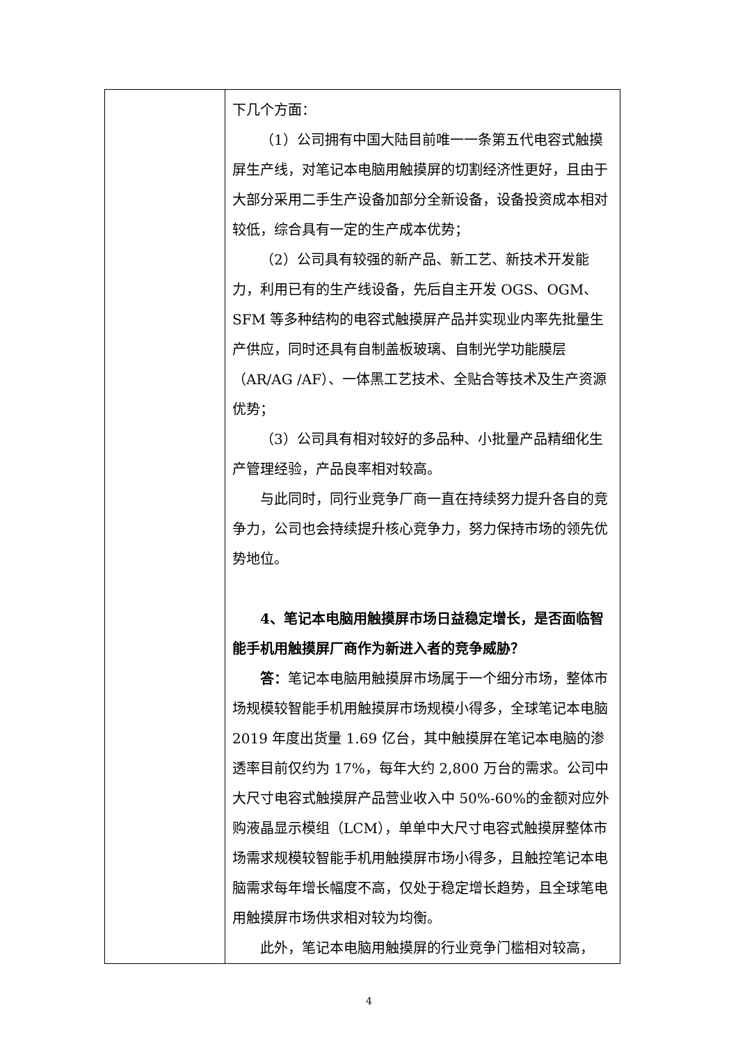| | 下几个方面： （1）公司拥有中国大陆目前唯一一条第五代电容式触摸屏生产线，对笔记本电脑用触摸屏的切割经济性更好，且由于大部分采用二手生产设备加部分全新设备，设备投资成本相对较低，综合具有一定的生产成本优势； （2）公司具有较强的新产品、新工艺、新技术开发能力，利用已有的生产线设备，先后自主开发 OGS、OGM、SFM 等多种结构的电容式触摸屏产品并实现业内率先批量生产供应，同时还具有自制盖板玻璃、自制光学功能膜层（AR/AG /AF）、一体黑工艺技术、全贴合等技术及生产资源优势； （3）公司具有相对较好的多品种、小批量产品精细化生产管理经验，产品良率相对较高。 与此同时，同行业竞争厂商一直在持续努力提升各自的竞争力，公司也会持续提升核心竞争力，努力保持市场的领先优势地位。 4、笔记本电脑用触摸屏市场日益稳定增长，是否面临智能手机用触摸屏厂商作为新进入者的竞争威胁？ 答： 笔记本电脑用触摸屏市场属于一个细分市场，整体市场规模较智能手机用触摸屏市场规模小得多，全球笔记本电脑 2019 年度出货量 1.69 亿台，其中触摸屏在笔记本电脑的渗透率目前仅约为 17%，每年大约 2,800 万台的需求。公司中大尺寸电容式触摸屏产品营业收入中 50%-60%的金额对应外购液晶显示模组（LCM），单单中大尺寸电容式触摸屏整体市场需求规模较智能手机用触摸屏市场小得多，且触控笔记本电脑需求每年增长幅度不高，仅处于稳定增长趋势，且全球笔电用触摸屏市场供求相对较为均衡。 此外，笔记本电脑用触摸屏的行业竞争门槛相对较高， |
4